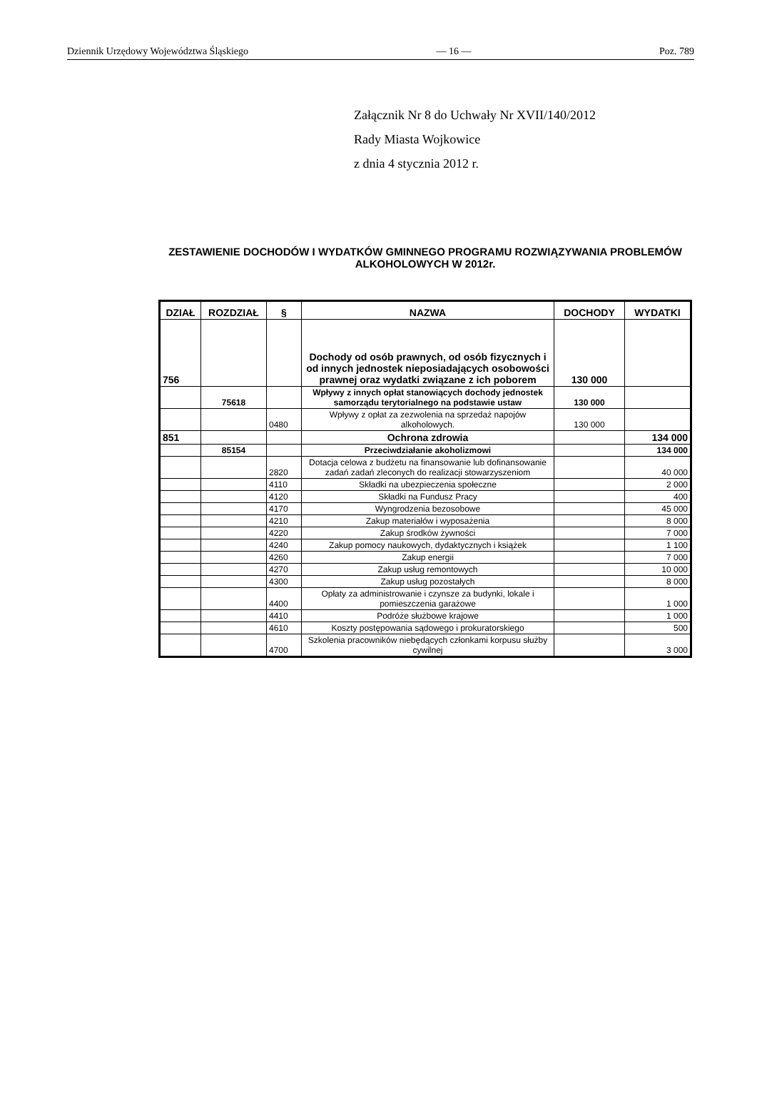Dziennik Urzędowy Województwa Śląskiego — 16 — Poz. 789
Załącznik Nr 8 do Uchwały Nr XVII/140/2012
Rady Miasta Wojkowice
z dnia 4 stycznia 2012 r.
ZESTAWIENIE DOCHODÓW I WYDATKÓW GMINNEGO PROGRAMU ROZWIĄZYWANIA PROBLEMÓW ALKOHOLOWYCH W 2012r.
| DZIAŁ | ROZDZIAŁ | § | NAZWA | DOCHODY | WYDATKI |
| --- | --- | --- | --- | --- | --- |
| 756 | | | Dochody od osób prawnych, od osób fizycznych i od innych jednostek nieposiadających osobowości prawnej oraz wydatki związane z ich poborem | 130 000 | |
| | 75618 | | Wpływy z innych opłat stanowiących dochody jednostek samorządu terytorialnego na podstawie ustaw | 130 000 | |
| | | 0480 | Wpływy z opłat za zezwolenia na sprzedaż napojów alkoholowych. | 130 000 | |
| 851 | | | Ochrona zdrowia | | 134 000 |
| | 85154 | | Przeciwdziałanie akoholizmowi | | 134 000 |
| | | 2820 | Dotacja celowa z budżetu na finansowanie lub dofinansowanie zadań zadań zleconych do realizacji stowarzyszeniom | | 40 000 |
| | | 4110 | Składki na ubezpieczenia społeczne | | 2 000 |
| | | 4120 | Składki na Fundusz Pracy | | 400 |
| | | 4170 | Wyngrodzenia bezosobowe | | 45 000 |
| | | 4210 | Zakup materiałów i wyposażenia | | 8 000 |
| | | 4220 | Zakup środków żywności | | 7 000 |
| | | 4240 | Zakup pomocy naukowych, dydaktycznych i książek | | 1 100 |
| | | 4260 | Zakup energii | | 7 000 |
| | | 4270 | Zakup usług remontowych | | 10 000 |
| | | 4300 | Zakup usług pozostałych | | 8 000 |
| | | 4400 | Opłaty za administrowanie i czynsze za budynki, lokale i pomieszczenia garażowe | | 1 000 |
| | | 4410 | Podróże służbowe krajowe | | 1 000 |
| | | 4610 | Koszty postępowania sądowego i prokuratorskiego | | 500 |
| | | 4700 | Szkolenia pracowników niebędących członkami korpusu służby cywilnej | | 3 000 |